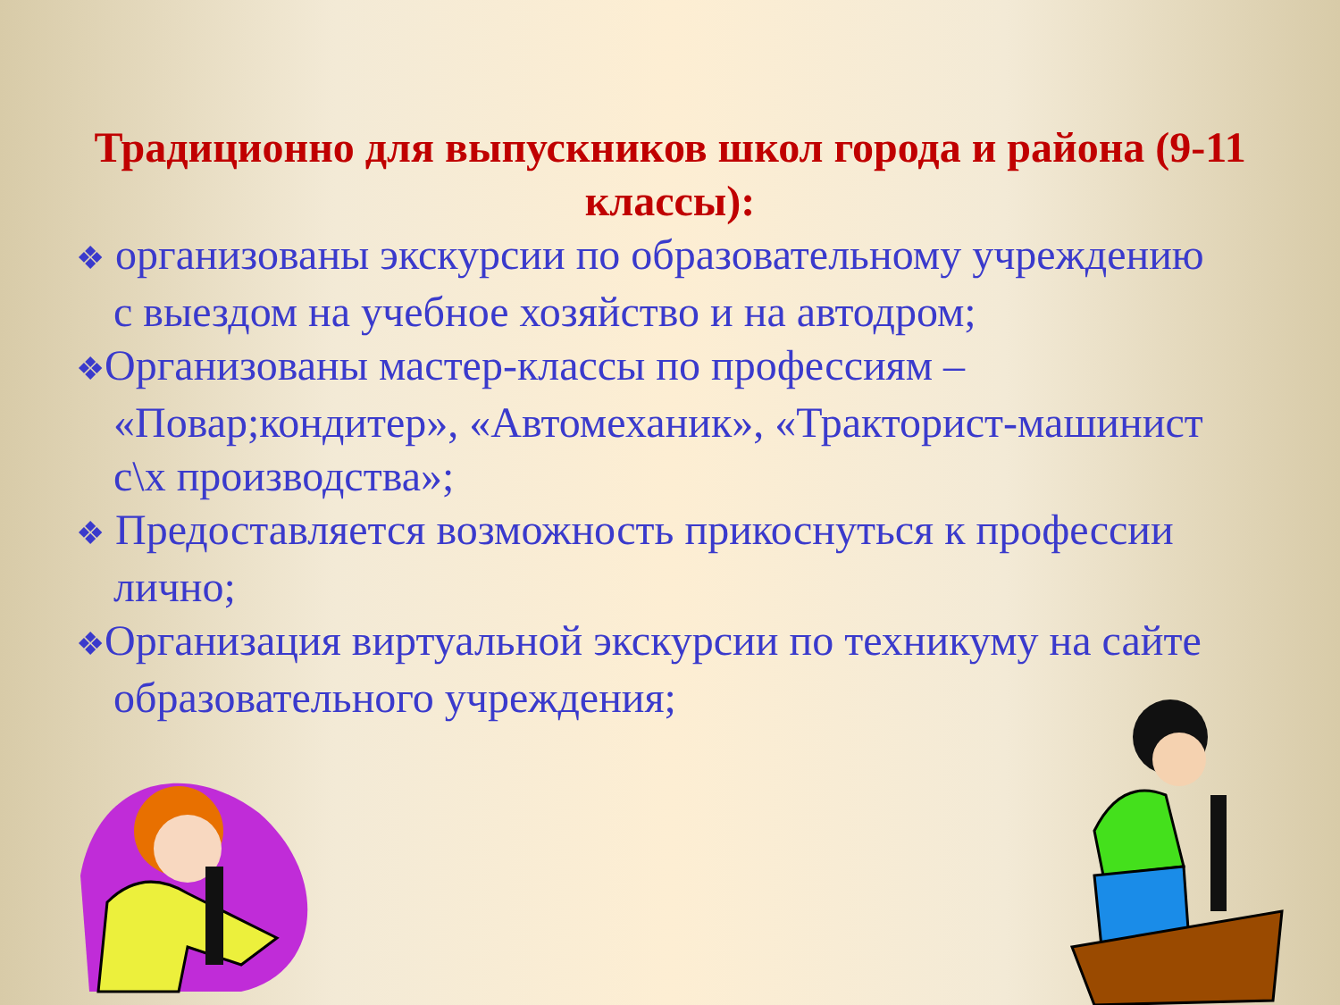Традиционно для выпускников школ города и района (9-11 классы):
❖ организованы экскурсии по образовательному учреждению с выездом на учебное хозяйство и на автодром;
❖Организованы мастер-классы по профессиям – «Повар;кондитер», «Автомеханик», «Тракторист-машинист с\х производства»;
❖ Предоставляется возможность прикоснуться к профессии лично;
❖Организация виртуальной экскурсии по техникуму на сайте образовательного учреждения;